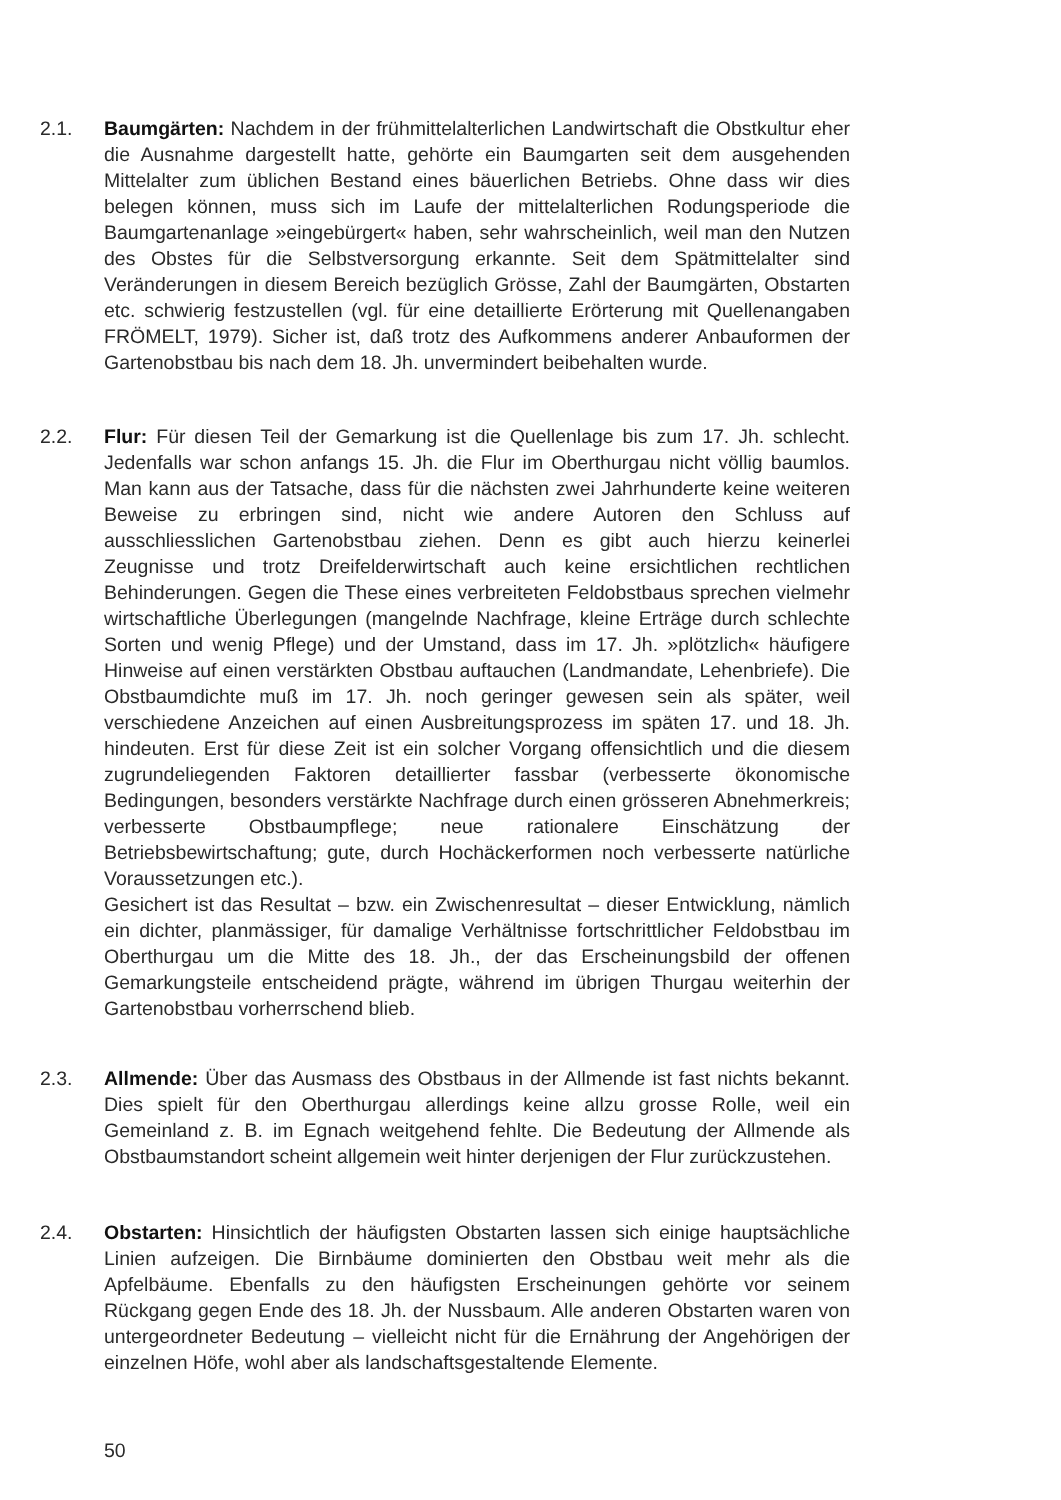2.1. Baumgärten: Nachdem in der frühmittelalterlichen Landwirtschaft die Obstkultur eher die Ausnahme dargestellt hatte, gehörte ein Baumgarten seit dem ausgehenden Mittelalter zum üblichen Bestand eines bäuerlichen Betriebs. Ohne dass wir dies belegen können, muss sich im Laufe der mittelalterlichen Rodungsperiode die Baumgartenanlage »eingebürgert« haben, sehr wahrscheinlich, weil man den Nutzen des Obstes für die Selbstversorgung erkannte. Seit dem Spätmittelalter sind Veränderungen in diesem Bereich bezüglich Grösse, Zahl der Baumgärten, Obstarten etc. schwierig festzustellen (vgl. für eine detaillierte Erörterung mit Quellenangaben FRÖMELT, 1979). Sicher ist, daß trotz des Aufkommens anderer Anbauformen der Gartenobstbau bis nach dem 18. Jh. unvermindert beibehalten wurde.
2.2. Flur: Für diesen Teil der Gemarkung ist die Quellenlage bis zum 17. Jh. schlecht. Jedenfalls war schon anfangs 15. Jh. die Flur im Oberthurgau nicht völlig baumlos. Man kann aus der Tatsache, dass für die nächsten zwei Jahrhunderte keine weiteren Beweise zu erbringen sind, nicht wie andere Autoren den Schluss auf ausschliesslichen Gartenobstbau ziehen. Denn es gibt auch hierzu keinerlei Zeugnisse und trotz Dreifelderwirtschaft auch keine ersichtlichen rechtlichen Behinderungen. Gegen die These eines verbreiteten Feldobstbaus sprechen vielmehr wirtschaftliche Überlegungen (mangelnde Nachfrage, kleine Erträge durch schlechte Sorten und wenig Pflege) und der Umstand, dass im 17. Jh. »plötzlich« häufigere Hinweise auf einen verstärkten Obstbau auftauchen (Landmandate, Lehenbriefe). Die Obstbaumdichte muß im 17. Jh. noch geringer gewesen sein als später, weil verschiedene Anzeichen auf einen Ausbreitungsprozess im späten 17. und 18. Jh. hindeuten. Erst für diese Zeit ist ein solcher Vorgang offensichtlich und die diesem zugrundeliegenden Faktoren detaillierter fassbar (verbesserte ökonomische Bedingungen, besonders verstärkte Nachfrage durch einen grösseren Abnehmerkreis; verbesserte Obstbaumpflege; neue rationalere Einschätzung der Betriebsbewirtschaftung; gute, durch Hochäckerformen noch verbesserte natürliche Voraussetzungen etc.).
Gesichert ist das Resultat – bzw. ein Zwischenresultat – dieser Entwicklung, nämlich ein dichter, planmässiger, für damalige Verhältnisse fortschrittlicher Feldobstbau im Oberthurgau um die Mitte des 18. Jh., der das Erscheinungsbild der offenen Gemarkungsteile entscheidend prägte, während im übrigen Thurgau weiterhin der Gartenobstbau vorherrschend blieb.
2.3. Allmende: Über das Ausmass des Obstbaus in der Allmende ist fast nichts bekannt. Dies spielt für den Oberthurgau allerdings keine allzu grosse Rolle, weil ein Gemeinland z. B. im Egnach weitgehend fehlte. Die Bedeutung der Allmende als Obstbaumstandort scheint allgemein weit hinter derjenigen der Flur zurückzustehen.
2.4. Obstarten: Hinsichtlich der häufigsten Obstarten lassen sich einige hauptsächliche Linien aufzeigen. Die Birnbäume dominierten den Obstbau weit mehr als die Apfelbäume. Ebenfalls zu den häufigsten Erscheinungen gehörte vor seinem Rückgang gegen Ende des 18. Jh. der Nussbaum. Alle anderen Obstarten waren von untergeordneter Bedeutung – vielleicht nicht für die Ernährung der Angehörigen der einzelnen Höfe, wohl aber als landschaftsgestaltende Elemente.
50